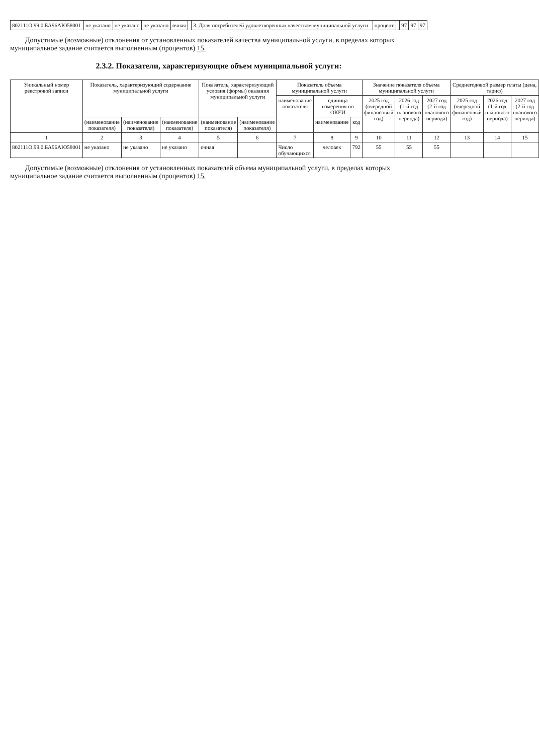| 802111О.99.0.БА96АЮ58001 | не указано | не указано | не указано | очная | | 3. Доля потребителей удовлетворенных качеством муниципальной услуги | процент | | 97 | 97 | 97 |
Допустимые (возможные) отклонения от установленных показателей качества муниципальной услуги, в пределах которых муниципальное задание считается выполненным (процентов) 15.
2.3.2. Показатели, характеризующие объем муниципальной услуги:
| Уникальный номер реестровой записи | Показатель, характеризующий содержание муниципальной услуги | | | Показатель, характеризующий условия (формы) оказания муниципальной услуги | | Показатель объема муниципальной услуги | | | Значение показателя объема муниципальной услуги | | | Среднегодовой размер платы (цена, тариф) | | |
| --- | --- | --- | --- | --- | --- | --- | --- | --- | --- | --- | --- | --- | --- | --- |
| | | | | | | наименование показателя | единица измерения по ОКЕИ | | 2025 год (очередной финансовый год) | 2026 год (1-й год планового периода) | 2027 год (2-й год планового периода) | 2025 год (очередной финансовый год) | 2026 год (1-й год планового периода) | 2027 год (2-й год планового периода) |
| | (наименование показателя) | (наименование показателя) | (наименование показателя) | (наименование показателя) | (наименование показателя) | | наименование | код | | | | | | |
| 1 | 2 | 3 | 4 | 5 | 6 | 7 | 8 | 9 | 10 | 11 | 12 | 13 | 14 | 15 |
| 802111О.99.0.БА96АЮ58001 | не указано | не указано | не указано | очная | | Число обучающихся | человек | 792 | 55 | 55 | 55 | | | |
Допустимые (возможные) отклонения от установленных показателей объема муниципальной услуги, в пределах которых муниципальное задание считается выполненным (процентов) 15.